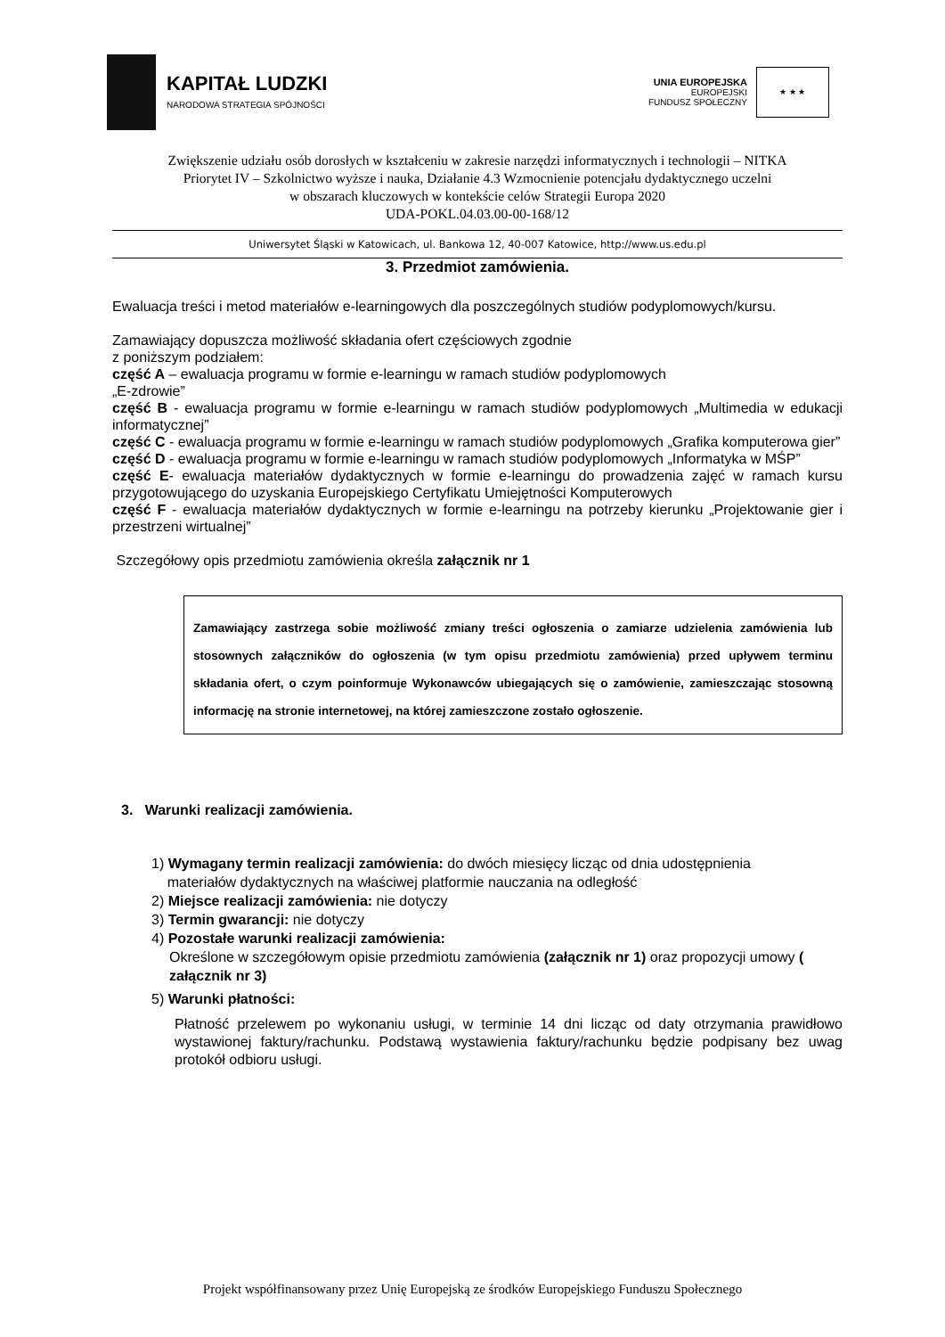KAPITAŁ LUDZKI
NARODOWA STRATEGIA SPÓJNOŚCI
UNIA EUROPEJSKA
EUROPEJSKI
FUNDUSZ SPOŁECZNY
★ ★ ★
Zwiększenie udziału osób dorosłych w kształceniu w zakresie narzędzi informatycznych i technologii – NITKA
Priorytet IV – Szkolnictwo wyższe i nauka, Działanie 4.3 Wzmocnienie potencjału dydaktycznego uczelni
w obszarach kluczowych w kontekście celów Strategii Europa 2020
UDA-POKL.04.03.00-00-168/12
Uniwersytet Śląski w Katowicach, ul. Bankowa 12, 40-007 Katowice, http://www.us.edu.pl
3. Przedmiot zamówienia.
Ewaluacja treści i metod materiałów e-learningowych dla poszczególnych studiów podyplomowych/kursu.
Zamawiający dopuszcza możliwość składania ofert częściowych zgodnie
z poniższym podziałem:
część A – ewaluacja programu w formie e-learningu w ramach studiów podyplomowych
„E-zdrowie”
część B - ewaluacja programu w formie e-learningu w ramach studiów podyplomowych „Multimedia w edukacji informatycznej”
część C - ewaluacja programu w formie e-learningu w ramach studiów podyplomowych „Grafika komputerowa gier”
część D - ewaluacja programu w formie e-learningu w ramach studiów podyplomowych „Informatyka w MŚP”
część E- ewaluacja materiałów dydaktycznych w formie e-learningu do prowadzenia zajęć w ramach kursu przygotowującego do uzyskania Europejskiego Certyfikatu Umiejętności Komputerowych
część F - ewaluacja materiałów dydaktycznych w formie e-learningu na potrzeby kierunku „Projektowanie gier i przestrzeni wirtualnej”
Szczegółowy opis przedmiotu zamówienia określa załącznik nr 1
Zamawiający zastrzega sobie możliwość zmiany treści ogłoszenia o zamiarze udzielenia zamówienia lub stosownych załączników do ogłoszenia (w tym opisu przedmiotu zamówienia) przed upływem terminu składania ofert, o czym poinformuje Wykonawców ubiegających się o zamówienie, zamieszczając stosowną informację na stronie internetowej, na której zamieszczone zostało ogłoszenie.
3. Warunki realizacji zamówienia.
1) Wymagany termin realizacji zamówienia: do dwóch miesięcy licząc od dnia udostępnienia
materiałów dydaktycznych na właściwej platformie nauczania na odległość
2) Miejsce realizacji zamówienia: nie dotyczy
3) Termin gwarancji: nie dotyczy
4) Pozostałe warunki realizacji zamówienia:
Określone w szczegółowym opisie przedmiotu zamówienia (załącznik nr 1) oraz propozycji umowy ( załącznik nr 3)
5) Warunki płatności:
Płatność przelewem po wykonaniu usługi, w terminie 14 dni licząc od daty otrzymania prawidłowo wystawionej faktury/rachunku. Podstawą wystawienia faktury/rachunku będzie podpisany bez uwag protokół odbioru usługi.
Projekt współfinansowany przez Unię Europejską ze środków Europejskiego Funduszu Społecznego